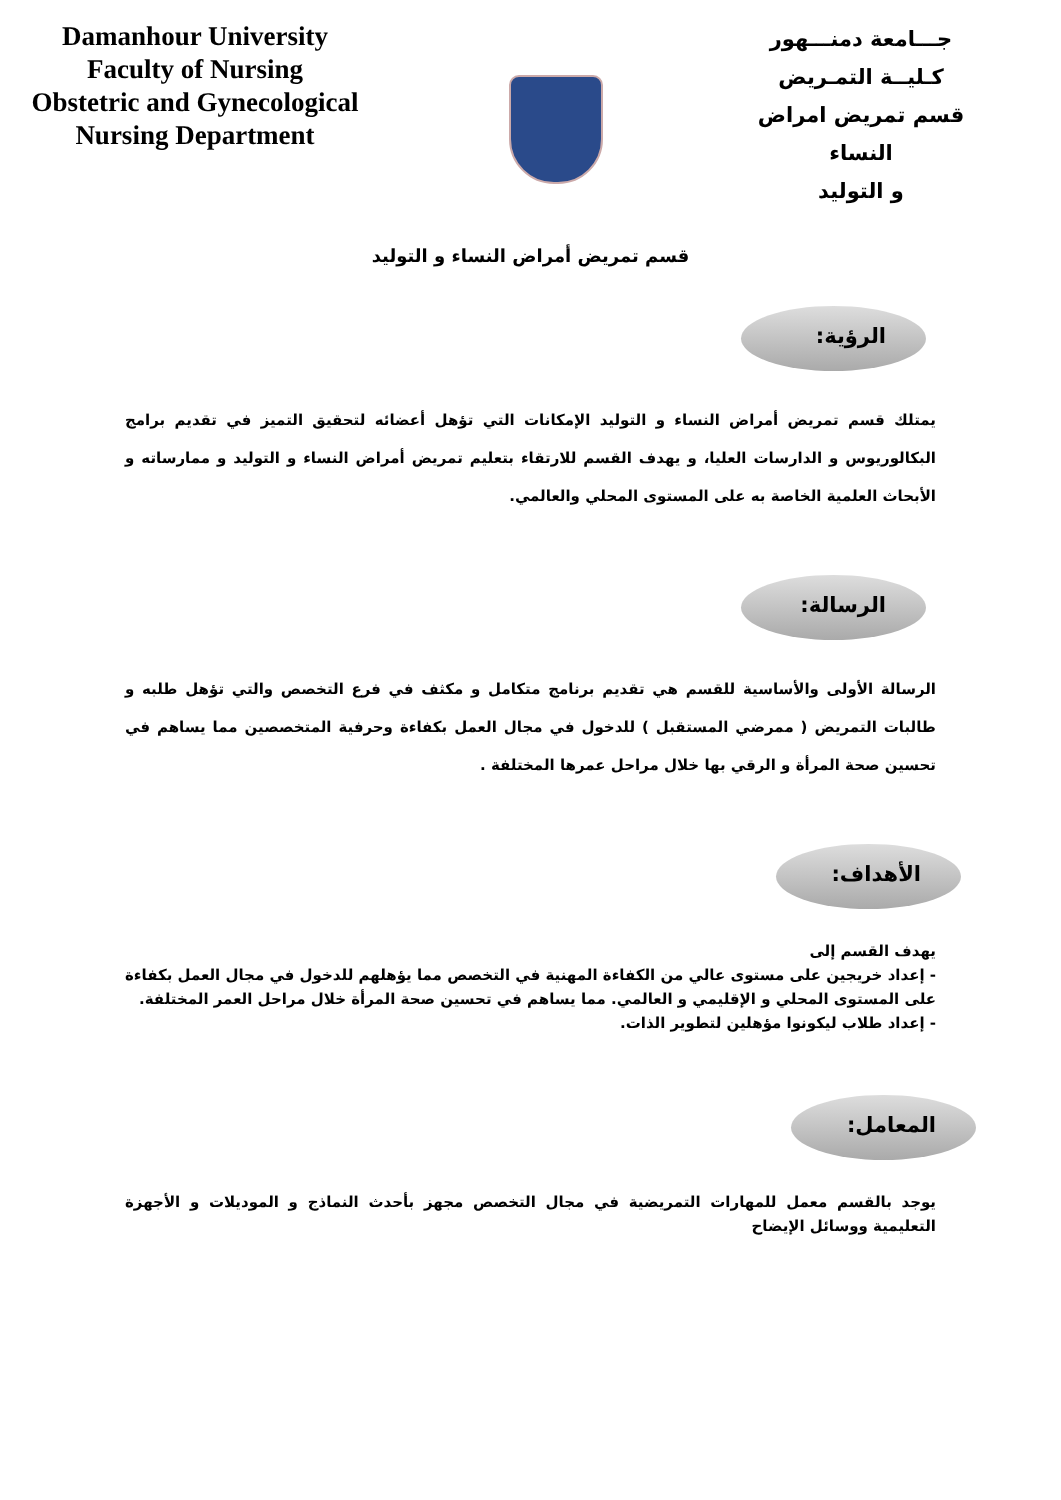Damanhour University
Faculty of Nursing
Obstetric and Gynecological
Nursing Department
جـــامعة دمنـــهور
كـليــة التمـريض
قسم تمريض امراض النساء
و التوليد
قسم تمريض أمراض النساء و التوليد
الرؤية:
يمتلك قسم تمريض أمراض النساء و التوليد الإمكانات التي تؤهل أعضائه لتحقيق التميز في تقديم برامج البكالوريوس و الدارسات العليا، و يهدف القسم للارتقاء بتعليم تمريض أمراض النساء و التوليد و ممارساته و الأبحاث العلمية الخاصة به على المستوى المحلي والعالمي.
الرسالة:
الرسالة الأولى والأساسية للقسم هي تقديم برنامج متكامل و مكثف في فرع التخصص والتي تؤهل طلبه و طالبات التمريض ( ممرضي المستقبل ) للدخول في مجال العمل بكفاءة وحرفية المتخصصين مما يساهم في تحسين صحة المرأة و الرقي بها خلال مراحل عمرها المختلفة .
الأهداف:
يهدف القسم إلى
- إعداد خريجين على مستوى عالي من الكفاءة المهنية في التخصص مما يؤهلهم للدخول في مجال العمل بكفاءة على المستوى المحلي و الإقليمي و العالمي. مما يساهم في تحسين صحة المرأة خلال مراحل العمر المختلفة.
- إعداد طلاب ليكونوا مؤهلين لتطوير الذات.
المعامل:
يوجد بالقسم معمل للمهارات التمريضية في مجال التخصص مجهز بأحدث النماذج و الموديلات و الأجهزة التعليمية ووسائل الإيضاح